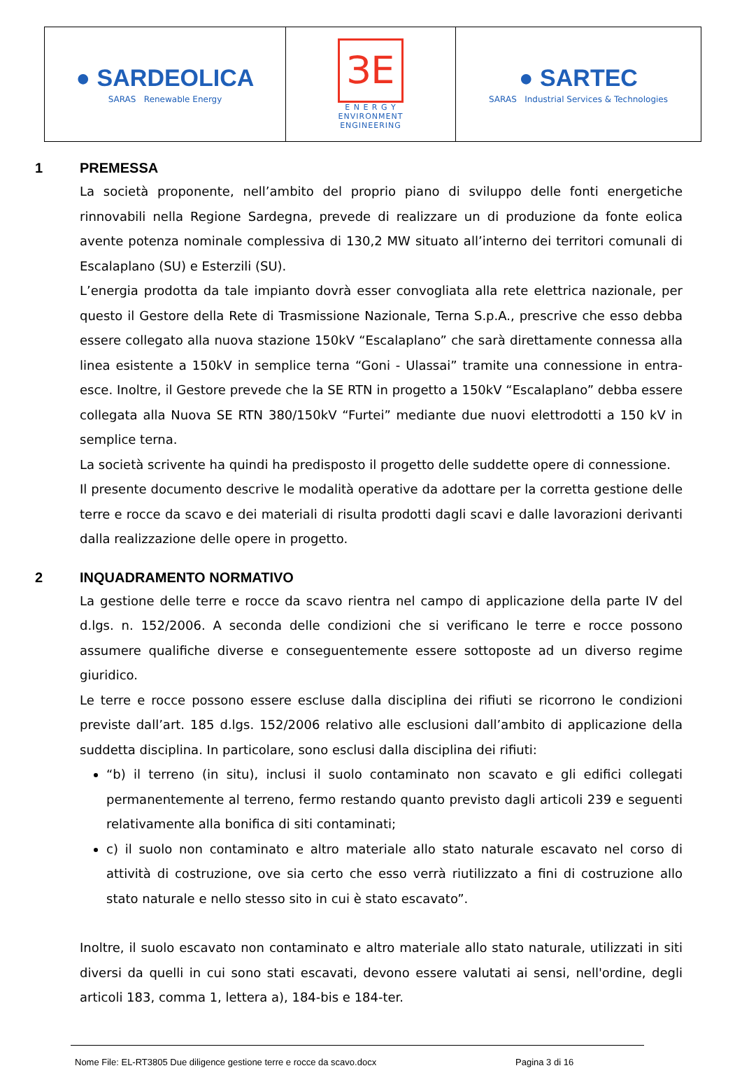| ● SARDEOLICA SARAS Renewable Energy | ЗE E N E R G Y ENVIRONMENT ENGINEERING | ● SARTEC SARAS Industrial Services & Technologies |
1 PREMESSA
La società proponente, nell’ambito del proprio piano di sviluppo delle fonti energetiche rinnovabili nella Regione Sardegna, prevede di realizzare un di produzione da fonte eolica avente potenza nominale complessiva di 130,2 MW situato all’interno dei territori comunali di Escalaplano (SU) e Esterzili (SU).
L’energia prodotta da tale impianto dovrà esser convogliata alla rete elettrica nazionale, per questo il Gestore della Rete di Trasmissione Nazionale, Terna S.p.A., prescrive che esso debba essere collegato alla nuova stazione 150kV “Escalaplano” che sarà direttamente connessa alla linea esistente a 150kV in semplice terna “Goni - Ulassai” tramite una connessione in entra-esce. Inoltre, il Gestore prevede che la SE RTN in progetto a 150kV “Escalaplano” debba essere collegata alla Nuova SE RTN 380/150kV “Furtei” mediante due nuovi elettrodotti a 150 kV in semplice terna.
La società scrivente ha quindi ha predisposto il progetto delle suddette opere di connessione.
Il presente documento descrive le modalità operative da adottare per la corretta gestione delle terre e rocce da scavo e dei materiali di risulta prodotti dagli scavi e dalle lavorazioni derivanti dalla realizzazione delle opere in progetto.
2 INQUADRAMENTO NORMATIVO
La gestione delle terre e rocce da scavo rientra nel campo di applicazione della parte IV del d.lgs. n. 152/2006. A seconda delle condizioni che si verificano le terre e rocce possono assumere qualifiche diverse e conseguentemente essere sottoposte ad un diverso regime giuridico.
Le terre e rocce possono essere escluse dalla disciplina dei rifiuti se ricorrono le condizioni previste dall’art. 185 d.lgs. 152/2006 relativo alle esclusioni dall’ambito di applicazione della suddetta disciplina. In particolare, sono esclusi dalla disciplina dei rifiuti:
“b) il terreno (in situ), inclusi il suolo contaminato non scavato e gli edifici collegati permanentemente al terreno, fermo restando quanto previsto dagli articoli 239 e seguenti relativamente alla bonifica di siti contaminati;
c) il suolo non contaminato e altro materiale allo stato naturale escavato nel corso di attività di costruzione, ove sia certo che esso verrà riutilizzato a fini di costruzione allo stato naturale e nello stesso sito in cui è stato escavato”.
Inoltre, il suolo escavato non contaminato e altro materiale allo stato naturale, utilizzati in siti diversi da quelli in cui sono stati escavati, devono essere valutati ai sensi, nell'ordine, degli articoli 183, comma 1, lettera a), 184-bis e 184-ter.
Nome File: EL-RT3805 Due diligence gestione terre e rocce da scavo.docx Pagina 3 di 16